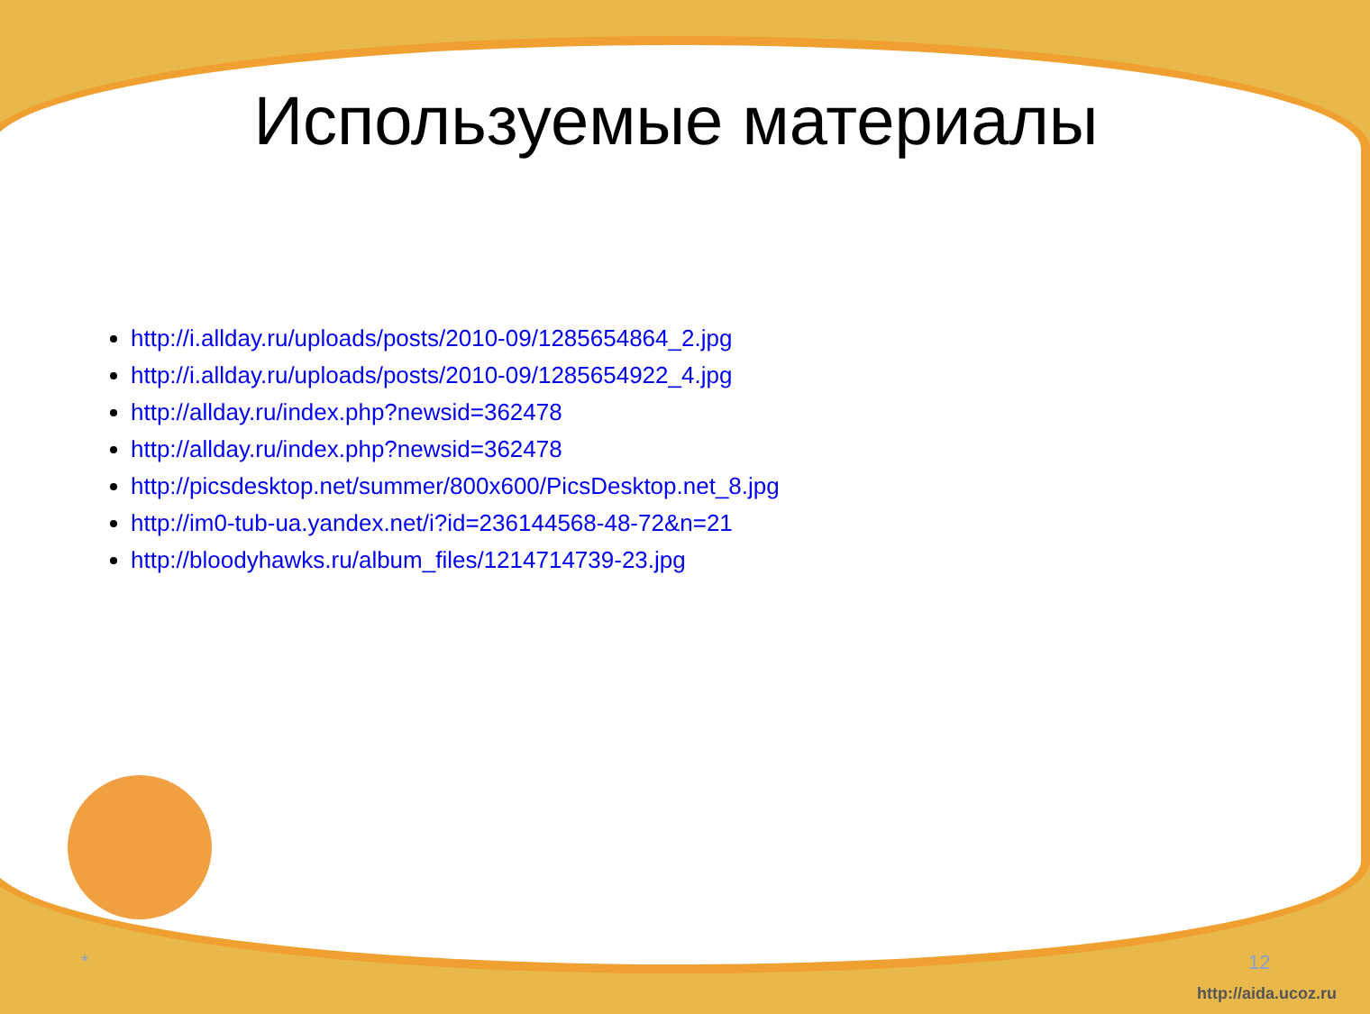Используемые материалы
http://i.allday.ru/uploads/posts/2010-09/1285654864_2.jpg
http://i.allday.ru/uploads/posts/2010-09/1285654922_4.jpg
http://allday.ru/index.php?newsid=362478
http://allday.ru/index.php?newsid=362478
http://picsdesktop.net/summer/800x600/PicsDesktop.net_8.jpg
http://im0-tub-ua.yandex.net/i?id=236144568-48-72&n=21
http://bloodyhawks.ru/album_files/1214714739-23.jpg
* 12
http://aida.ucoz.ru